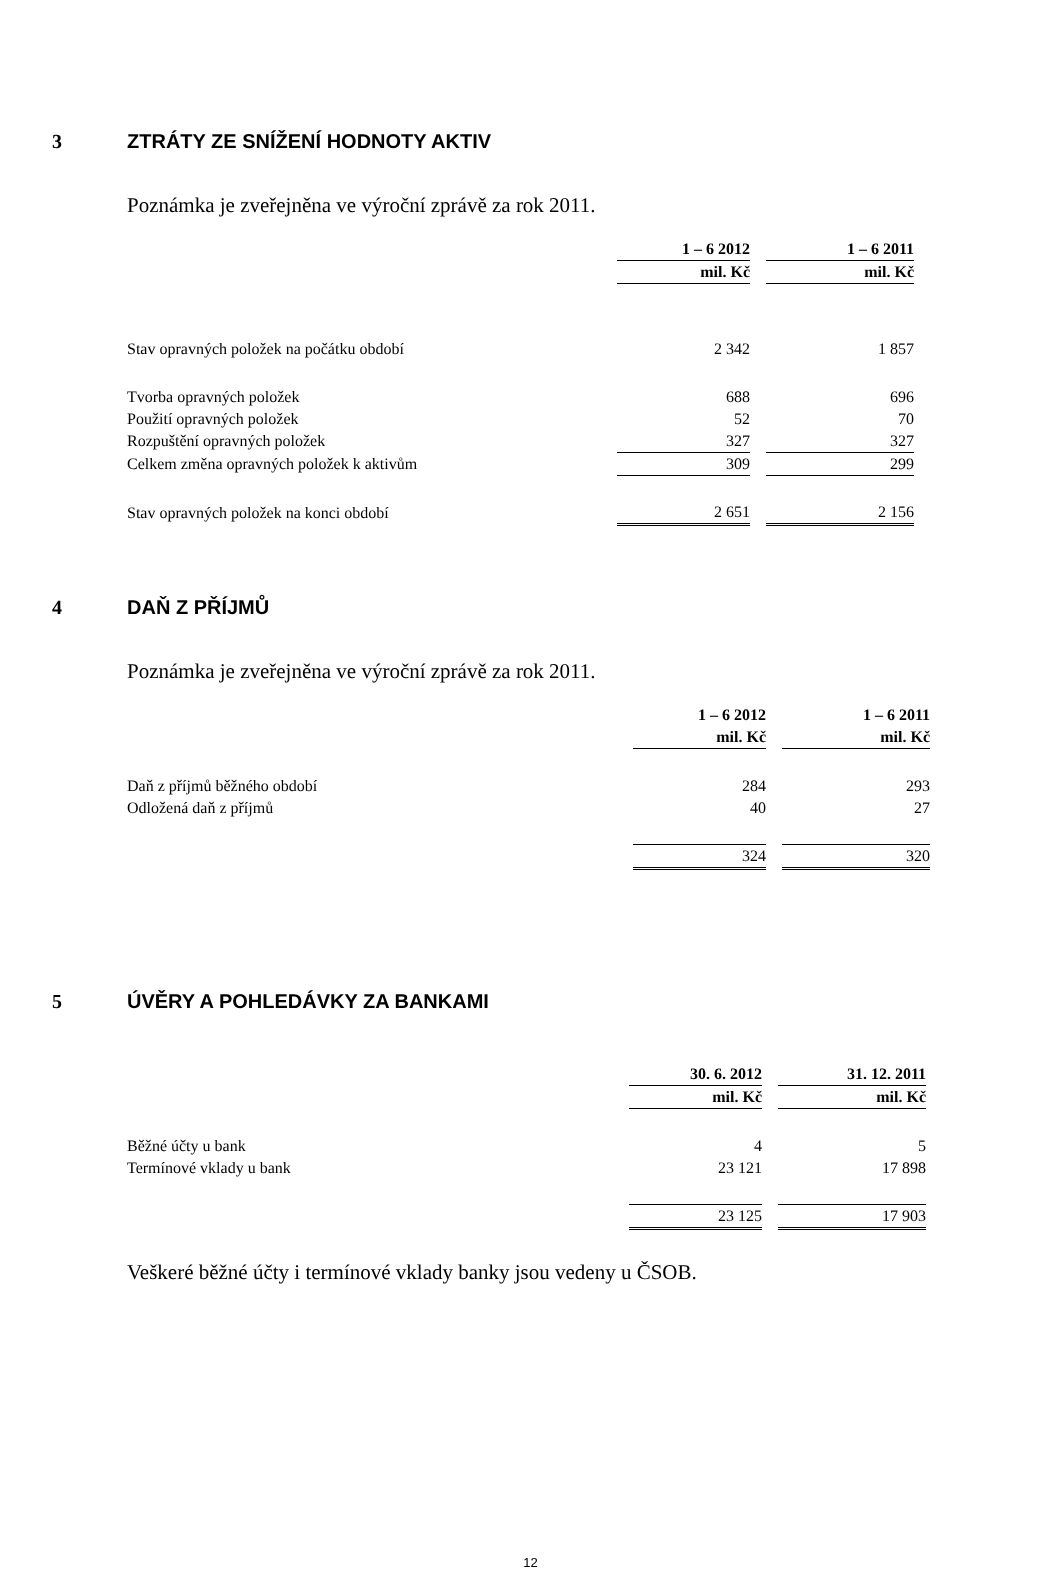3 ZTRÁTY ZE SNÍŽENÍ HODNOTY AKTIV
Poznámka je zveřejněna ve výroční zprávě za rok 2011.
| | 1 – 6 2012 | | 1 – 6 2011 |
| | mil. Kč | | mil. Kč |
| Stav opravných položek na počátku období | 2 342 | | 1 857 |
| Tvorba opravných položek | 688 | | 696 |
| Použití opravných položek | 52 | | 70 |
| Rozpuštění opravných položek | 327 | | 327 |
| Celkem změna opravných položek k aktivům | 309 | | 299 |
| Stav opravných položek na konci období | 2 651 | | 2 156 |
4 DAŇ Z PŘÍJMŮ
Poznámka je zveřejněna ve výroční zprávě za rok 2011.
| | 1 – 6 2012 | | 1 – 6 2011 |
| | mil. Kč | | mil. Kč |
| Daň z příjmů běžného období | 284 | | 293 |
| Odložená daň z příjmů | 40 | | 27 |
| | 324 | | 320 |
5 ÚVĚRY A POHLEDÁVKY ZA BANKAMI
| | 30. 6. 2012 | | 31. 12. 2011 |
| | mil. Kč | | mil. Kč |
| Běžné účty u bank | 4 | | 5 |
| Termínové vklady u bank | 23 121 | | 17 898 |
| | 23 125 | | 17 903 |
Veškeré běžné účty i termínové vklady banky jsou vedeny u ČSOB.
12